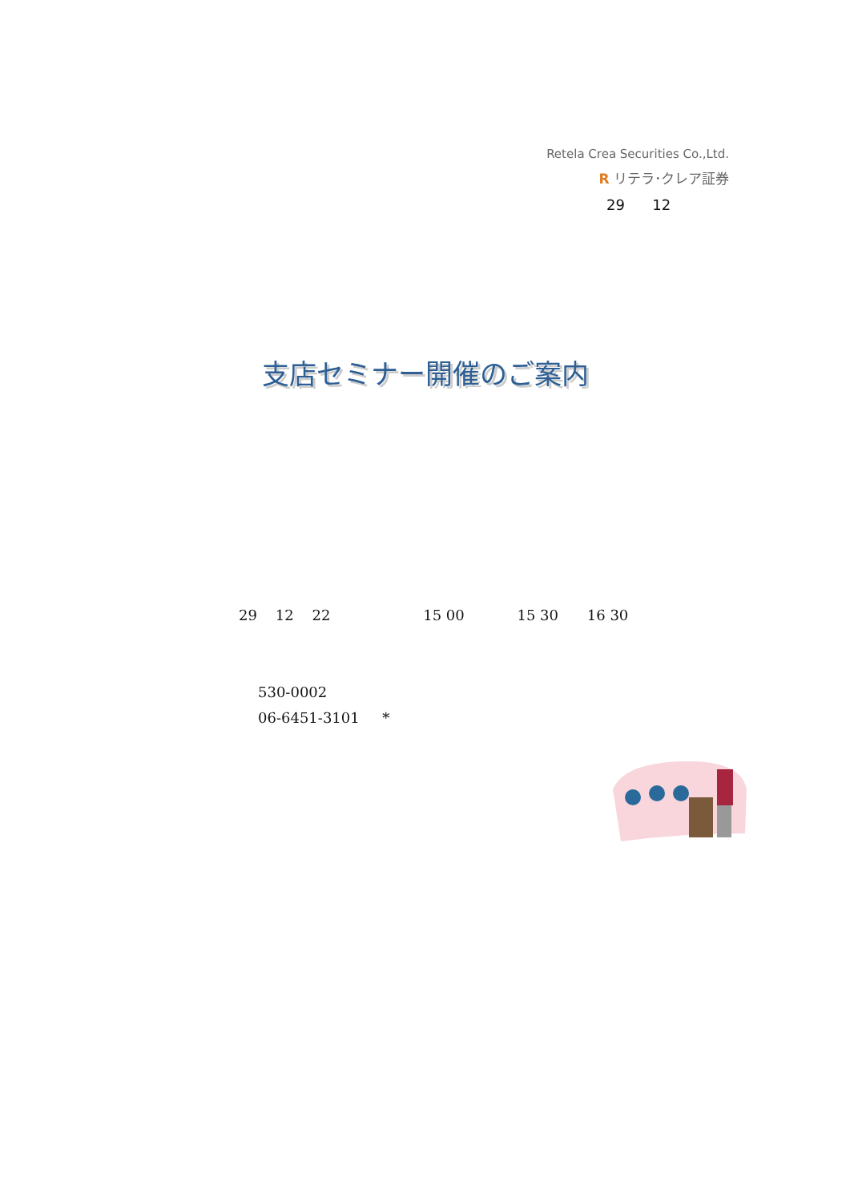Retela Crea Securities Co.,Ltd.
R リテラ･クレア証券
29 12
支店セミナー開催のご案内
29 12 22 15 00 15 30 16 30
530-0002
06-6451-3101 *